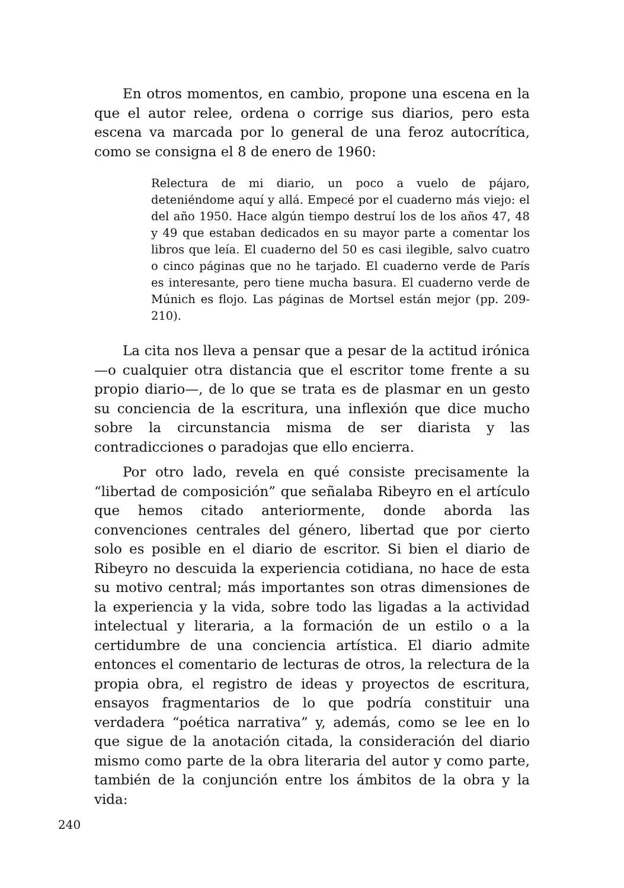En otros momentos, en cambio, propone una escena en la que el autor relee, ordena o corrige sus diarios, pero esta escena va marcada por lo general de una feroz autocrítica, como se consigna el 8 de enero de 1960:
Relectura de mi diario, un poco a vuelo de pájaro, deteniéndome aquí y allá. Empecé por el cuaderno más viejo: el del año 1950. Hace algún tiempo destruí los de los años 47, 48 y 49 que estaban dedicados en su mayor parte a comentar los libros que leía. El cuaderno del 50 es casi ilegible, salvo cuatro o cinco páginas que no he tarjado. El cuaderno verde de París es interesante, pero tiene mucha basura. El cuaderno verde de Múnich es flojo. Las páginas de Mortsel están mejor (pp. 209-210).
La cita nos lleva a pensar que a pesar de la actitud irónica —o cualquier otra distancia que el escritor tome frente a su propio diario—, de lo que se trata es de plasmar en un gesto su conciencia de la escritura, una inflexión que dice mucho sobre la circunstancia misma de ser diarista y las contradicciones o paradojas que ello encierra.
Por otro lado, revela en qué consiste precisamente la “libertad de composición” que señalaba Ribeyro en el artículo que hemos citado anteriormente, donde aborda las convenciones centrales del género, libertad que por cierto solo es posible en el diario de escritor. Si bien el diario de Ribeyro no descuida la experiencia cotidiana, no hace de esta su motivo central; más importantes son otras dimensiones de la experiencia y la vida, sobre todo las ligadas a la actividad intelectual y literaria, a la formación de un estilo o a la certidumbre de una conciencia artística. El diario admite entonces el comentario de lecturas de otros, la relectura de la propia obra, el registro de ideas y proyectos de escritura, ensayos fragmentarios de lo que podría constituir una verdadera “poética narrativa” y, además, como se lee en lo que sigue de la anotación citada, la consideración del diario mismo como parte de la obra literaria del autor y como parte, también de la conjunción entre los ámbitos de la obra y la vida:
240